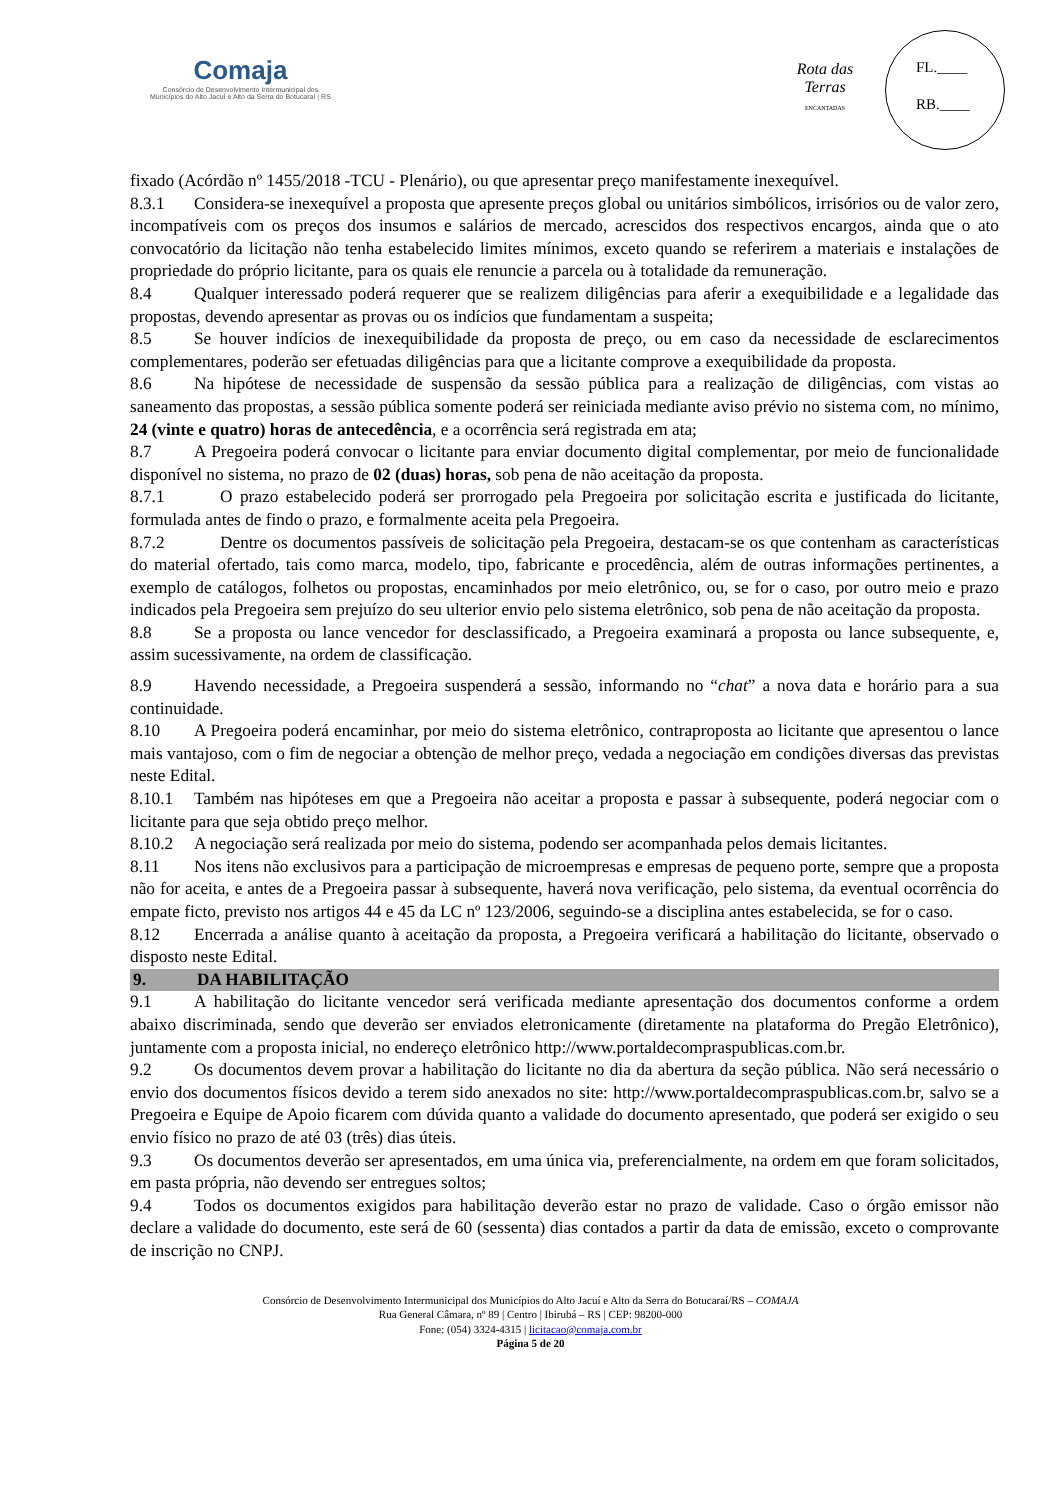Comaja
Consórcio de Desenvolvimento Intermunicipal dos
Municípios do Alto Jacuí e Alto da Serra do Botucaraí | RS
Rota das Terras
ENCANTADAS
FL.____
RB.____
fixado (Acórdão nº 1455/2018 -TCU - Plenário), ou que apresentar preço manifestamente inexequível.
8.3.1 Considera-se inexequível a proposta que apresente preços global ou unitários simbólicos, irrisórios ou de valor zero, incompatíveis com os preços dos insumos e salários de mercado, acrescidos dos respectivos encargos, ainda que o ato convocatório da licitação não tenha estabelecido limites mínimos, exceto quando se referirem a materiais e instalações de propriedade do próprio licitante, para os quais ele renuncie a parcela ou à totalidade da remuneração.
8.4 Qualquer interessado poderá requerer que se realizem diligências para aferir a exequibilidade e a legalidade das propostas, devendo apresentar as provas ou os indícios que fundamentam a suspeita;
8.5 Se houver indícios de inexequibilidade da proposta de preço, ou em caso da necessidade de esclarecimentos complementares, poderão ser efetuadas diligências para que a licitante comprove a exequibilidade da proposta.
8.6 Na hipótese de necessidade de suspensão da sessão pública para a realização de diligências, com vistas ao saneamento das propostas, a sessão pública somente poderá ser reiniciada mediante aviso prévio no sistema com, no mínimo, 24 (vinte e quatro) horas de antecedência, e a ocorrência será registrada em ata;
8.7 A Pregoeira poderá convocar o licitante para enviar documento digital complementar, por meio de funcionalidade disponível no sistema, no prazo de 02 (duas) horas, sob pena de não aceitação da proposta.
8.7.1 O prazo estabelecido poderá ser prorrogado pela Pregoeira por solicitação escrita e justificada do licitante, formulada antes de findo o prazo, e formalmente aceita pela Pregoeira.
8.7.2 Dentre os documentos passíveis de solicitação pela Pregoeira, destacam-se os que contenham as características do material ofertado, tais como marca, modelo, tipo, fabricante e procedência, além de outras informações pertinentes, a exemplo de catálogos, folhetos ou propostas, encaminhados por meio eletrônico, ou, se for o caso, por outro meio e prazo indicados pela Pregoeira sem prejuízo do seu ulterior envio pelo sistema eletrônico, sob pena de não aceitação da proposta.
8.8 Se a proposta ou lance vencedor for desclassificado, a Pregoeira examinará a proposta ou lance subsequente, e, assim sucessivamente, na ordem de classificação.
8.9 Havendo necessidade, a Pregoeira suspenderá a sessão, informando no “chat” a nova data e horário para a sua continuidade.
8.10 A Pregoeira poderá encaminhar, por meio do sistema eletrônico, contraproposta ao licitante que apresentou o lance mais vantajoso, com o fim de negociar a obtenção de melhor preço, vedada a negociação em condições diversas das previstas neste Edital.
8.10.1 Também nas hipóteses em que a Pregoeira não aceitar a proposta e passar à subsequente, poderá negociar com o licitante para que seja obtido preço melhor.
8.10.2 A negociação será realizada por meio do sistema, podendo ser acompanhada pelos demais licitantes.
8.11 Nos itens não exclusivos para a participação de microempresas e empresas de pequeno porte, sempre que a proposta não for aceita, e antes de a Pregoeira passar à subsequente, haverá nova verificação, pelo sistema, da eventual ocorrência do empate ficto, previsto nos artigos 44 e 45 da LC nº 123/2006, seguindo-se a disciplina antes estabelecida, se for o caso.
8.12 Encerrada a análise quanto à aceitação da proposta, a Pregoeira verificará a habilitação do licitante, observado o disposto neste Edital.
9. DA HABILITAÇÃO
9.1 A habilitação do licitante vencedor será verificada mediante apresentação dos documentos conforme a ordem abaixo discriminada, sendo que deverão ser enviados eletronicamente (diretamente na plataforma do Pregão Eletrônico), juntamente com a proposta inicial, no endereço eletrônico http://www.portaldecompraspublicas.com.br.
9.2 Os documentos devem provar a habilitação do licitante no dia da abertura da seção pública. Não será necessário o envio dos documentos físicos devido a terem sido anexados no site: http://www.portaldecompraspublicas.com.br, salvo se a Pregoeira e Equipe de Apoio ficarem com dúvida quanto a validade do documento apresentado, que poderá ser exigido o seu envio físico no prazo de até 03 (três) dias úteis.
9.3 Os documentos deverão ser apresentados, em uma única via, preferencialmente, na ordem em que foram solicitados, em pasta própria, não devendo ser entregues soltos;
9.4 Todos os documentos exigidos para habilitação deverão estar no prazo de validade. Caso o órgão emissor não declare a validade do documento, este será de 60 (sessenta) dias contados a partir da data de emissão, exceto o comprovante de inscrição no CNPJ.
Consórcio de Desenvolvimento Intermunicipal dos Municípios do Alto Jacuí e Alto da Serra do Botucaraí/RS – COMAJA
Rua General Câmara, nº 89 | Centro | Ibirubá – RS | CEP: 98200-000
Fone: (054) 3324-4315 | licitacao@comaja.com.br
Página 5 de 20